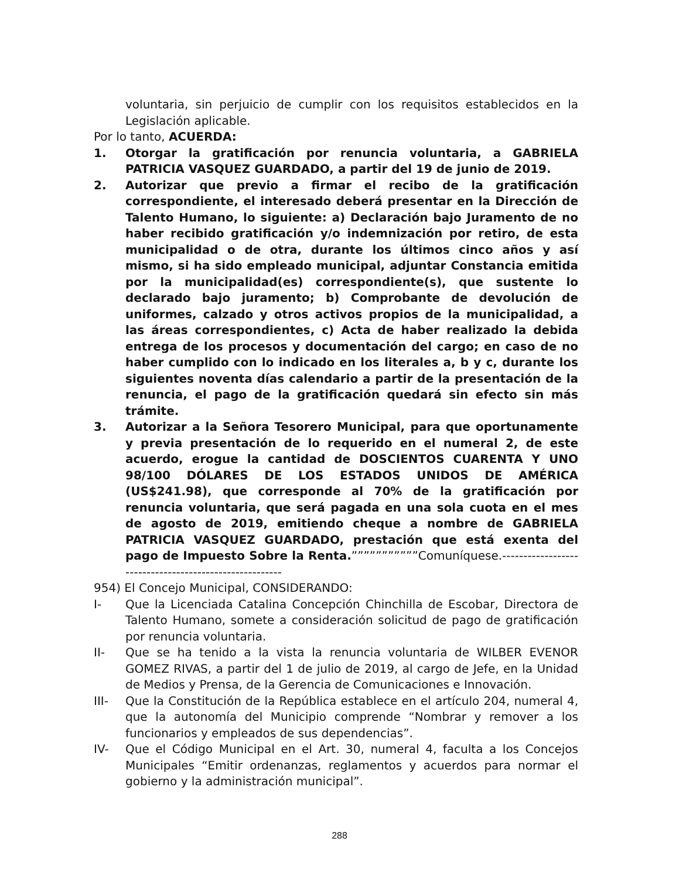voluntaria, sin perjuicio de cumplir con los requisitos establecidos en la Legislación aplicable.
Por lo tanto, ACUERDA:
1. Otorgar la gratificación por renuncia voluntaria, a GABRIELA PATRICIA VASQUEZ GUARDADO, a partir del 19 de junio de 2019.
2. Autorizar que previo a firmar el recibo de la gratificación correspondiente, el interesado deberá presentar en la Dirección de Talento Humano, lo siguiente: a) Declaración bajo Juramento de no haber recibido gratificación y/o indemnización por retiro, de esta municipalidad o de otra, durante los últimos cinco años y así mismo, si ha sido empleado municipal, adjuntar Constancia emitida por la municipalidad(es) correspondiente(s), que sustente lo declarado bajo juramento; b) Comprobante de devolución de uniformes, calzado y otros activos propios de la municipalidad, a las áreas correspondientes, c) Acta de haber realizado la debida entrega de los procesos y documentación del cargo; en caso de no haber cumplido con lo indicado en los literales a, b y c, durante los siguientes noventa días calendario a partir de la presentación de la renuncia, el pago de la gratificación quedará sin efecto sin más trámite.
3. Autorizar a la Señora Tesorero Municipal, para que oportunamente y previa presentación de lo requerido en el numeral 2, de este acuerdo, erogue la cantidad de DOSCIENTOS CUARENTA Y UNO 98/100 DÓLARES DE LOS ESTADOS UNIDOS DE AMÉRICA (US$241.98), que corresponde al 70% de la gratificación por renuncia voluntaria, que será pagada en una sola cuota en el mes de agosto de 2019, emitiendo cheque a nombre de GABRIELA PATRICIA VASQUEZ GUARDADO, prestación que está exenta del pago de Impuesto Sobre la Renta.”””””””””””Comuníquese.-------------------------------------------------------
954) El Concejo Municipal, CONSIDERANDO:
I- Que la Licenciada Catalina Concepción Chinchilla de Escobar, Directora de Talento Humano, somete a consideración solicitud de pago de gratificación por renuncia voluntaria.
II- Que se ha tenido a la vista la renuncia voluntaria de WILBER EVENOR GOMEZ RIVAS, a partir del 1 de julio de 2019, al cargo de Jefe, en la Unidad de Medios y Prensa, de la Gerencia de Comunicaciones e Innovación.
III- Que la Constitución de la República establece en el artículo 204, numeral 4, que la autonomía del Municipio comprende “Nombrar y remover a los funcionarios y empleados de sus dependencias”.
IV- Que el Código Municipal en el Art. 30, numeral 4, faculta a los Concejos Municipales “Emitir ordenanzas, reglamentos y acuerdos para normar el gobierno y la administración municipal”.
288